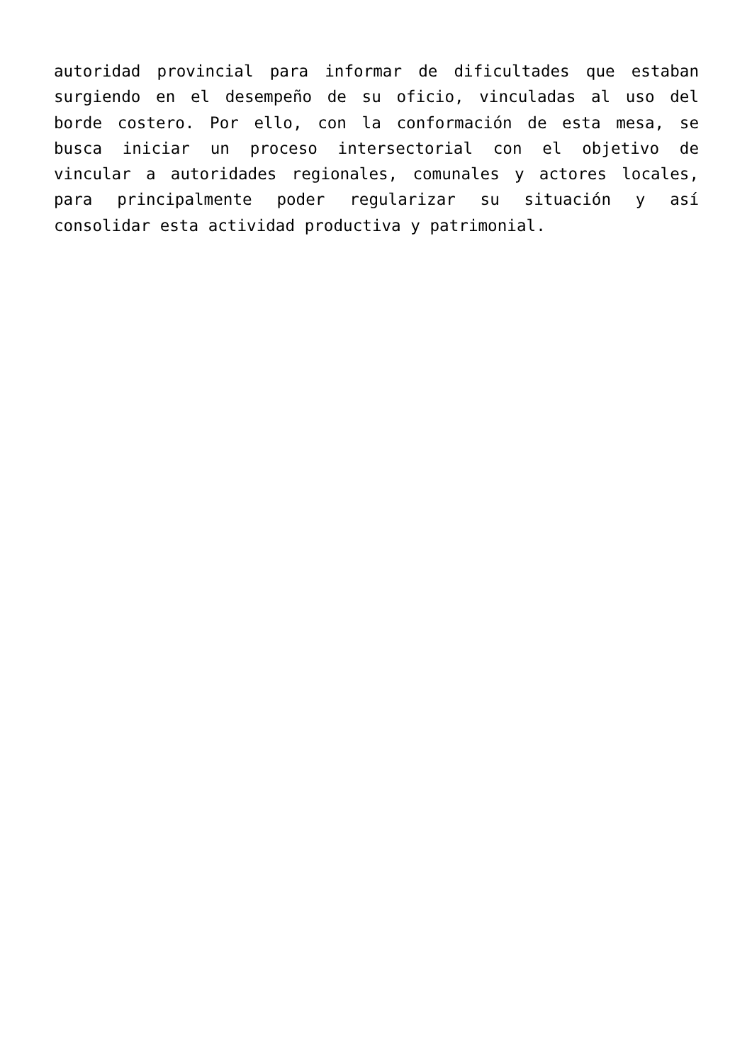autoridad provincial para informar de dificultades que estaban surgiendo en el desempeño de su oficio, vinculadas al uso del borde costero. Por ello, con la conformación de esta mesa, se busca iniciar un proceso intersectorial con el objetivo de vincular a autoridades regionales, comunales y actores locales, para principalmente poder regularizar su situación y así consolidar esta actividad productiva y patrimonial.